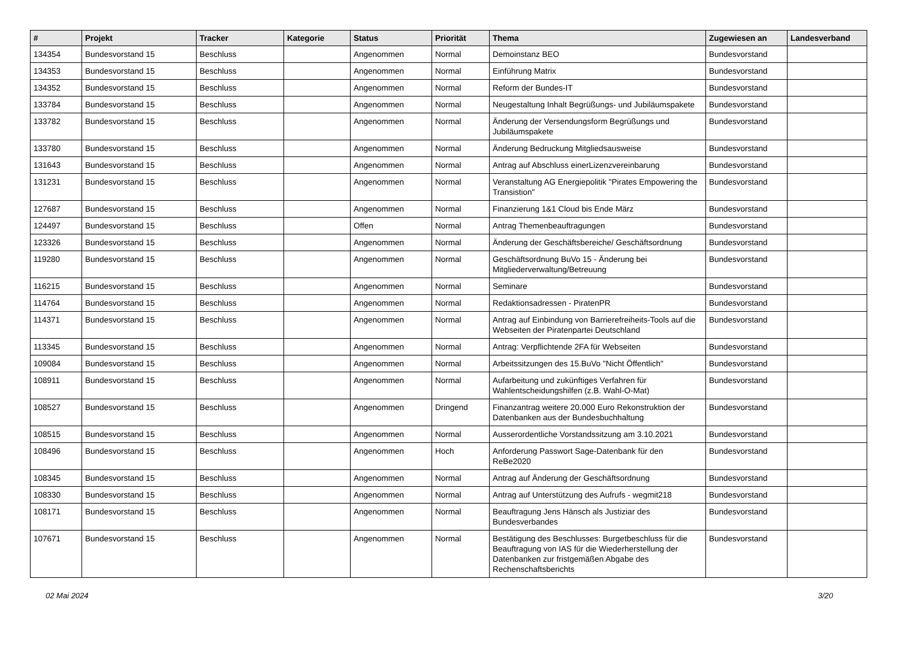| # | Projekt | Tracker | Kategorie | Status | Priorität | Thema | Zugewiesen an | Landesverband |
| --- | --- | --- | --- | --- | --- | --- | --- | --- |
| 134354 | Bundesvorstand 15 | Beschluss | | Angenommen | Normal | Demoinstanz BEO | Bundesvorstand | |
| 134353 | Bundesvorstand 15 | Beschluss | | Angenommen | Normal | Einführung Matrix | Bundesvorstand | |
| 134352 | Bundesvorstand 15 | Beschluss | | Angenommen | Normal | Reform der Bundes-IT | Bundesvorstand | |
| 133784 | Bundesvorstand 15 | Beschluss | | Angenommen | Normal | Neugestaltung Inhalt Begrüßungs- und Jubiläumspakete | Bundesvorstand | |
| 133782 | Bundesvorstand 15 | Beschluss | | Angenommen | Normal | Änderung der Versendungsform Begrüßungs und Jubiläumspakete | Bundesvorstand | |
| 133780 | Bundesvorstand 15 | Beschluss | | Angenommen | Normal | Änderung Bedruckung Mitgliedsausweise | Bundesvorstand | |
| 131643 | Bundesvorstand 15 | Beschluss | | Angenommen | Normal | Antrag auf Abschluss einerLizenzvereinbarung | Bundesvorstand | |
| 131231 | Bundesvorstand 15 | Beschluss | | Angenommen | Normal | Veranstaltung AG Energiepolitik "Pirates Empowering the Transistion" | Bundesvorstand | |
| 127687 | Bundesvorstand 15 | Beschluss | | Angenommen | Normal | Finanzierung 1&1 Cloud bis Ende März | Bundesvorstand | |
| 124497 | Bundesvorstand 15 | Beschluss | | Offen | Normal | Antrag Themenbeauftragungen | Bundesvorstand | |
| 123326 | Bundesvorstand 15 | Beschluss | | Angenommen | Normal | Änderung der Geschäftsbereiche/ Geschäftsordnung | Bundesvorstand | |
| 119280 | Bundesvorstand 15 | Beschluss | | Angenommen | Normal | Geschäftsordnung BuVo 15 - Änderung bei Mitgliederverwaltung/Betreuung | Bundesvorstand | |
| 116215 | Bundesvorstand 15 | Beschluss | | Angenommen | Normal | Seminare | Bundesvorstand | |
| 114764 | Bundesvorstand 15 | Beschluss | | Angenommen | Normal | Redaktionsadressen - PiratenPR | Bundesvorstand | |
| 114371 | Bundesvorstand 15 | Beschluss | | Angenommen | Normal | Antrag auf Einbindung von Barrierefreiheits-Tools auf die Webseiten der Piratenpartei Deutschland | Bundesvorstand | |
| 113345 | Bundesvorstand 15 | Beschluss | | Angenommen | Normal | Antrag: Verpflichtende 2FA für Webseiten | Bundesvorstand | |
| 109084 | Bundesvorstand 15 | Beschluss | | Angenommen | Normal | Arbeitssitzungen des 15.BuVo "Nicht Öffentlich" | Bundesvorstand | |
| 108911 | Bundesvorstand 15 | Beschluss | | Angenommen | Normal | Aufarbeitung und zukünftiges Verfahren für Wahlentscheidungshilfen (z.B. Wahl-O-Mat) | Bundesvorstand | |
| 108527 | Bundesvorstand 15 | Beschluss | | Angenommen | Dringend | Finanzantrag weitere 20.000 Euro Rekonstruktion der Datenbanken aus der Bundesbuchhaltung | Bundesvorstand | |
| 108515 | Bundesvorstand 15 | Beschluss | | Angenommen | Normal | Ausserordentliche Vorstandssitzung am 3.10.2021 | Bundesvorstand | |
| 108496 | Bundesvorstand 15 | Beschluss | | Angenommen | Hoch | Anforderung Passwort Sage-Datenbank für den ReBe2020 | Bundesvorstand | |
| 108345 | Bundesvorstand 15 | Beschluss | | Angenommen | Normal | Antrag auf Änderung der Geschäftsordnung | Bundesvorstand | |
| 108330 | Bundesvorstand 15 | Beschluss | | Angenommen | Normal | Antrag auf Unterstützung des Aufrufs - wegmit218 | Bundesvorstand | |
| 108171 | Bundesvorstand 15 | Beschluss | | Angenommen | Normal | Beauftragung Jens Hänsch als Justiziar des Bundesverbandes | Bundesvorstand | |
| 107671 | Bundesvorstand 15 | Beschluss | | Angenommen | Normal | Bestätigung des Beschlusses: Burgetbeschluss für die Beauftragung von IAS für die Wiederherstellung der Datenbanken zur fristgemäßen Abgabe des Rechenschaftsberichts | Bundesvorstand | |
02 Mai 2024 3/20